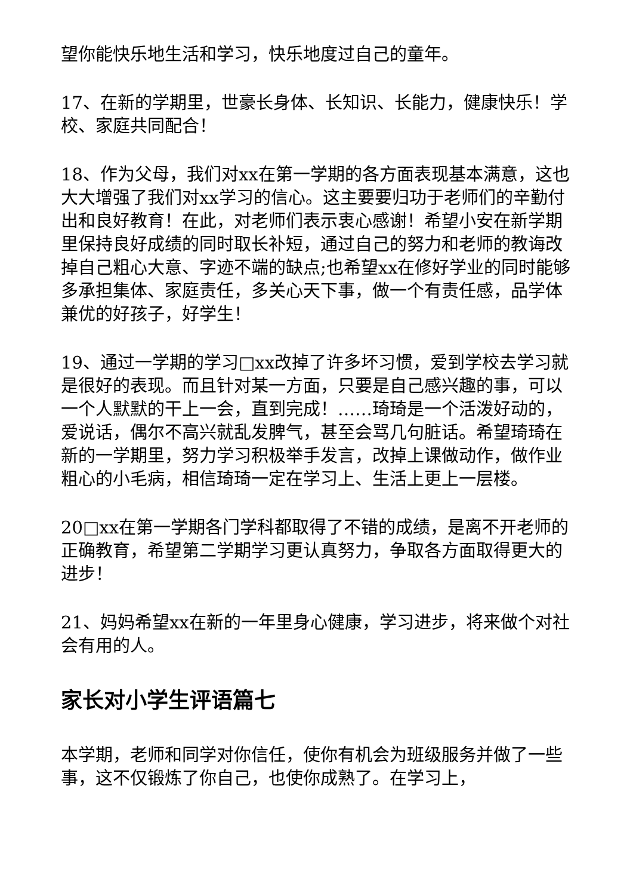望你能快乐地生活和学习，快乐地度过自己的童年。
17、在新的学期里，世豪长身体、长知识、长能力，健康快乐！学校、家庭共同配合！
18、作为父母，我们对xx在第一学期的各方面表现基本满意，这也大大增强了我们对xx学习的信心。这主要要归功于老师们的辛勤付出和良好教育！在此，对老师们表示衷心感谢！希望小安在新学期里保持良好成绩的同时取长补短，通过自己的努力和老师的教诲改掉自己粗心大意、字迹不端的缺点;也希望xx在修好学业的同时能够多承担集体、家庭责任，多关心天下事，做一个有责任感，品学体兼优的好孩子，好学生！
19、通过一学期的学习□xx改掉了许多坏习惯，爱到学校去学习就是很好的表现。而且针对某一方面，只要是自己感兴趣的事，可以一个人默默的干上一会，直到完成！……琦琦是一个活泼好动的，爱说话，偶尔不高兴就乱发脾气，甚至会骂几句脏话。希望琦琦在新的一学期里，努力学习积极举手发言，改掉上课做动作，做作业粗心的小毛病，相信琦琦一定在学习上、生活上更上一层楼。
20□xx在第一学期各门学科都取得了不错的成绩，是离不开老师的正确教育，希望第二学期学习更认真努力，争取各方面取得更大的进步！
21、妈妈希望xx在新的一年里身心健康，学习进步，将来做个对社会有用的人。
家长对小学生评语篇七
本学期，老师和同学对你信任，使你有机会为班级服务并做了一些事，这不仅锻炼了你自己，也使你成熟了。在学习上，